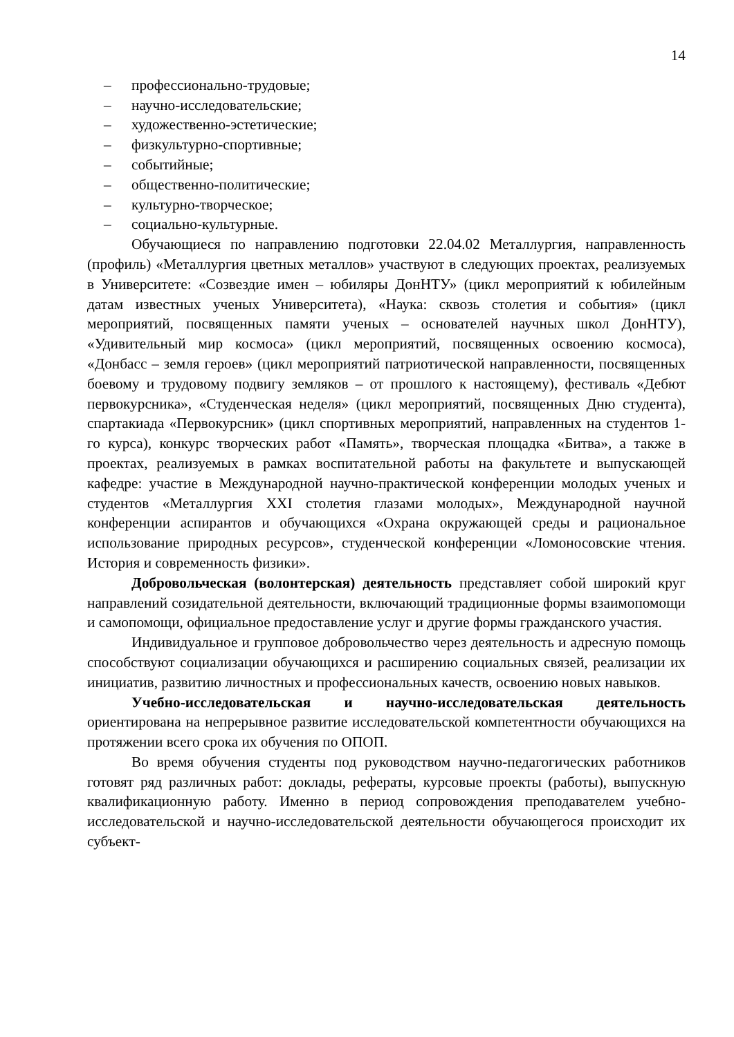14
– профессионально-трудовые;
– научно-исследовательские;
– художественно-эстетические;
– физкультурно-спортивные;
– событийные;
– общественно-политические;
– культурно-творческое;
– социально-культурные.
Обучающиеся по направлению подготовки 22.04.02 Металлургия, направленность (профиль) «Металлургия цветных металлов» участвуют в следующих проектах, реализуемых в Университете: «Созвездие имен – юбиляры ДонНТУ» (цикл мероприятий к юбилейным датам известных ученых Университета), «Наука: сквозь столетия и события» (цикл мероприятий, посвященных памяти ученых – основателей научных школ ДонНТУ), «Удивительный мир космоса» (цикл мероприятий, посвященных освоению космоса), «Донбасс – земля героев» (цикл мероприятий патриотической направленности, посвященных боевому и трудовому подвигу земляков – от прошлого к настоящему), фестиваль «Дебют первокурсника», «Студенческая неделя» (цикл мероприятий, посвященных Дню студента), спартакиада «Первокурсник» (цикл спортивных мероприятий, направленных на студентов 1-го курса), конкурс творческих работ «Память», творческая площадка «Битва», а также в проектах, реализуемых в рамках воспитательной работы на факультете и выпускающей кафедре: участие в Международной научно-практической конференции молодых ученых и студентов «Металлургия XXI столетия глазами молодых», Международной научной конференции аспирантов и обучающихся «Охрана окружающей среды и рациональное использование природных ресурсов», студенческой конференции «Ломоносовские чтения. История и современность физики».
Добровольческая (волонтерская) деятельность представляет собой широкий круг направлений созидательной деятельности, включающий традиционные формы взаимопомощи и самопомощи, официальное предоставление услуг и другие формы гражданского участия.
Индивидуальное и групповое добровольчество через деятельность и адресную помощь способствуют социализации обучающихся и расширению социальных связей, реализации их инициатив, развитию личностных и профессиональных качеств, освоению новых навыков.
Учебно-исследовательская и научно-исследовательская деятельность ориентирована на непрерывное развитие исследовательской компетентности обучающихся на протяжении всего срока их обучения по ОПОП.
Во время обучения студенты под руководством научно-педагогических работников готовят ряд различных работ: доклады, рефераты, курсовые проекты (работы), выпускную квалификационную работу. Именно в период сопровождения преподавателем учебно-исследовательской и научно-исследовательской деятельности обучающегося происходит их субъект-